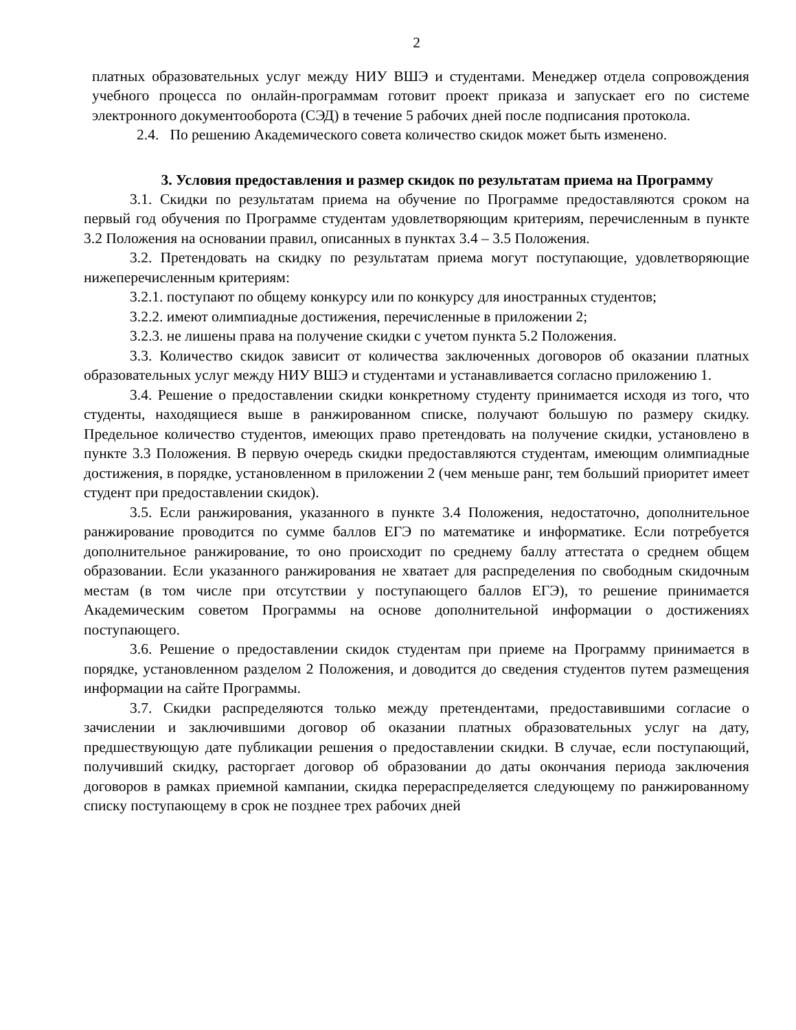2
платных образовательных услуг между НИУ ВШЭ и студентами. Менеджер отдела сопровождения учебного процесса по онлайн-программам готовит проект приказа и запускает его по системе электронного документооборота (СЭД) в течение 5 рабочих дней после подписания протокола.
2.4. По решению Академического совета количество скидок может быть изменено.
3. Условия предоставления и размер скидок по результатам приема на Программу
3.1. Скидки по результатам приема на обучение по Программе предоставляются сроком на первый год обучения по Программе студентам удовлетворяющим критериям, перечисленным в пункте 3.2 Положения на основании правил, описанных в пунктах 3.4 – 3.5 Положения.
3.2. Претендовать на скидку по результатам приема могут поступающие, удовлетворяющие нижеперечисленным критериям:
3.2.1. поступают по общему конкурсу или по конкурсу для иностранных студентов;
3.2.2. имеют олимпиадные достижения, перечисленные в приложении 2;
3.2.3. не лишены права на получение скидки с учетом пункта 5.2 Положения.
3.3. Количество скидок зависит от количества заключенных договоров об оказании платных образовательных услуг между НИУ ВШЭ и студентами и устанавливается согласно приложению 1.
3.4. Решение о предоставлении скидки конкретному студенту принимается исходя из того, что студенты, находящиеся выше в ранжированном списке, получают большую по размеру скидку. Предельное количество студентов, имеющих право претендовать на получение скидки, установлено в пункте 3.3 Положения. В первую очередь скидки предоставляются студентам, имеющим олимпиадные достижения, в порядке, установленном в приложении 2 (чем меньше ранг, тем больший приоритет имеет студент при предоставлении скидок).
3.5. Если ранжирования, указанного в пункте 3.4 Положения, недостаточно, дополнительное ранжирование проводится по сумме баллов ЕГЭ по математике и информатике. Если потребуется дополнительное ранжирование, то оно происходит по среднему баллу аттестата о среднем общем образовании. Если указанного ранжирования не хватает для распределения по свободным скидочным местам (в том числе при отсутствии у поступающего баллов ЕГЭ), то решение принимается Академическим советом Программы на основе дополнительной информации о достижениях поступающего.
3.6. Решение о предоставлении скидок студентам при приеме на Программу принимается в порядке, установленном разделом 2 Положения, и доводится до сведения студентов путем размещения информации на сайте Программы.
3.7. Скидки распределяются только между претендентами, предоставившими согласие о зачислении и заключившими договор об оказании платных образовательных услуг на дату, предшествующую дате публикации решения о предоставлении скидки. В случае, если поступающий, получивший скидку, расторгает договор об образовании до даты окончания периода заключения договоров в рамках приемной кампании, скидка перераспределяется следующему по ранжированному списку поступающему в срок не позднее трех рабочих дней